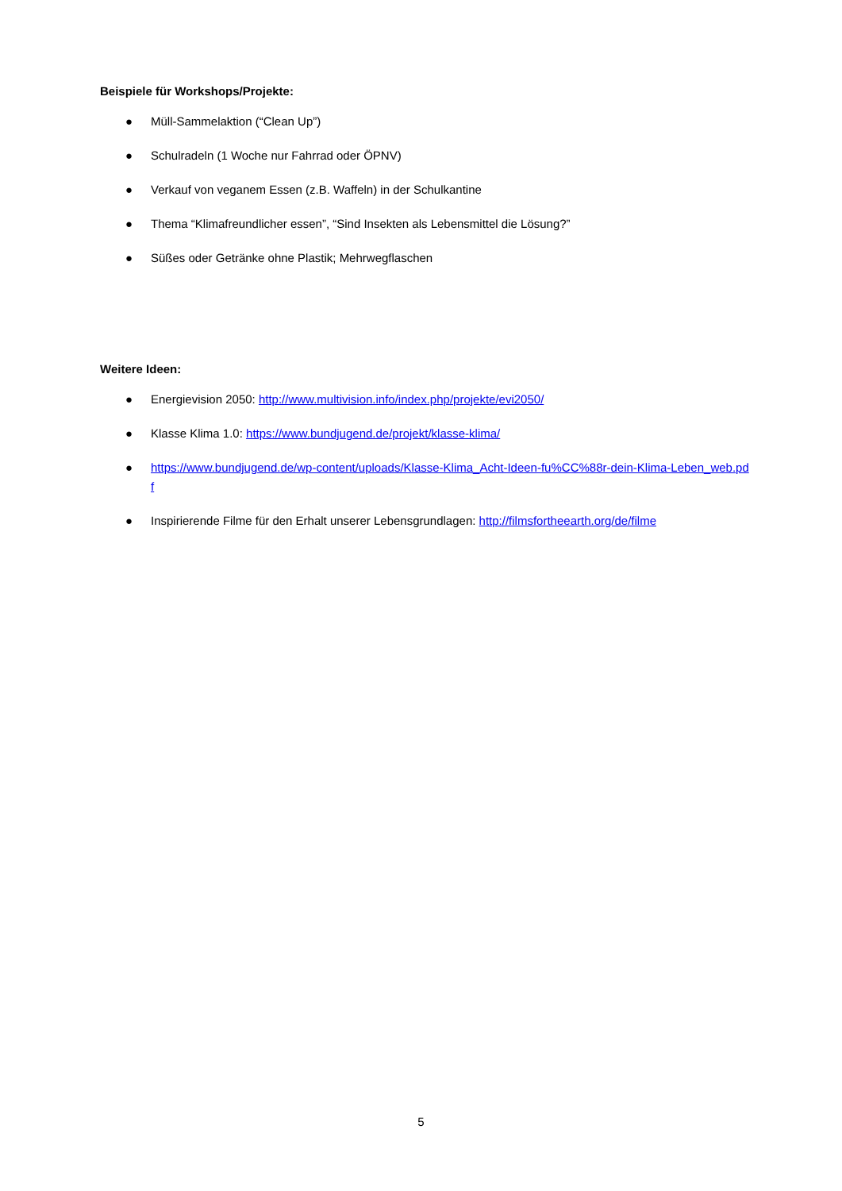Beispiele für Workshops/Projekte:
● Müll-Sammelaktion (“Clean Up”)
● Schulradeln (1 Woche nur Fahrrad oder ÖPNV)
● Verkauf von veganem Essen (z.B. Waffeln) in der Schulkantine
● Thema “Klimafreundlicher essen”, “Sind Insekten als Lebensmittel die Lösung?”
● Süßes oder Getränke ohne Plastik; Mehrwegflaschen
Weitere Ideen:
● Energievision 2050: http://www.multivision.info/index.php/projekte/evi2050/
● Klasse Klima 1.0: https://www.bundjugend.de/projekt/klasse-klima/
● https://www.bundjugend.de/wp-content/uploads/Klasse-Klima_Acht-Ideen-fu%CC%88r-dein-Klima-Leben_web.pdf
● Inspirierende Filme für den Erhalt unserer Lebensgrundlagen: http://filmsfortheearth.org/de/filme
5